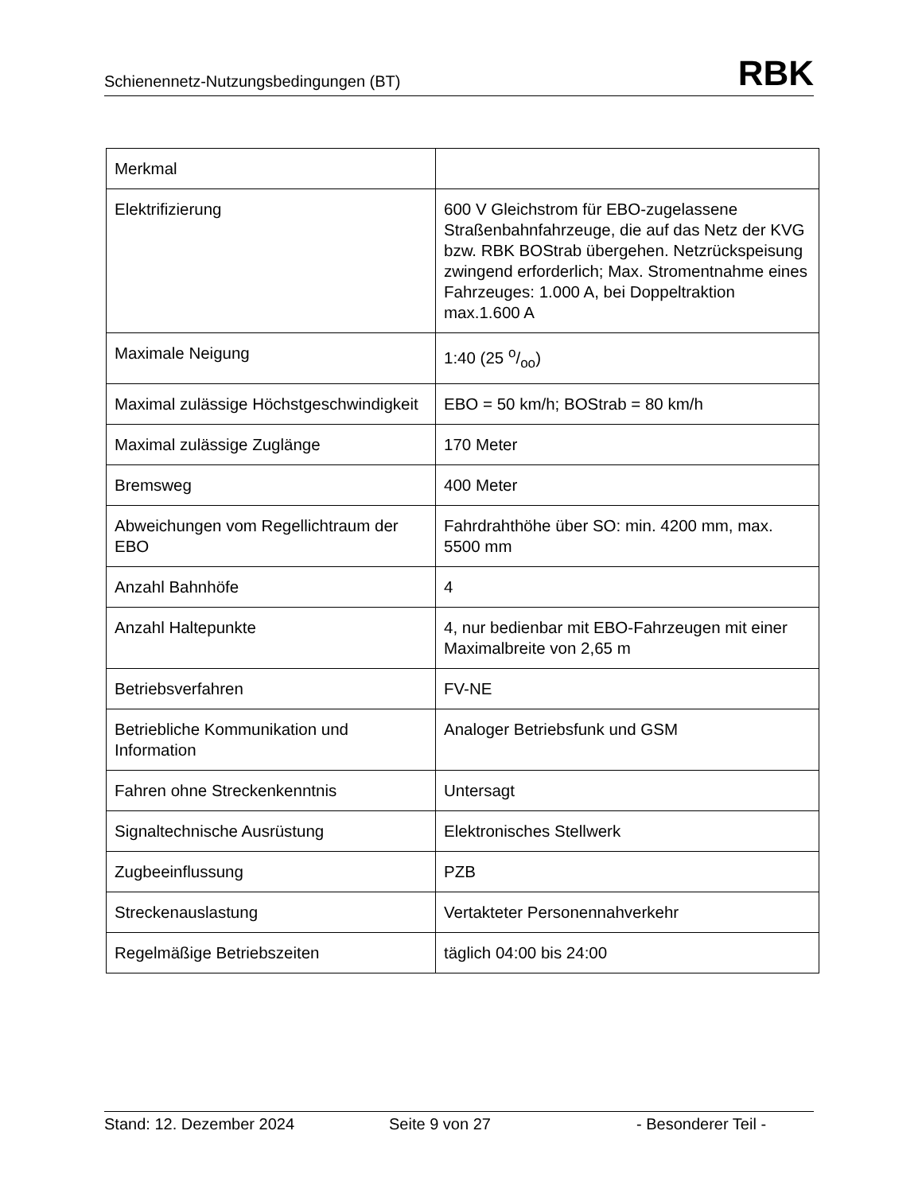Schienennetz-Nutzungsbedingungen (BT) RBK
| Merkmal | |
| Elektrifizierung | 600 V Gleichstrom für EBO-zugelassene Straßenbahnfahrzeuge, die auf das Netz der KVG bzw. RBK BOStrab übergehen. Netzrückspeisung zwingend erforderlich; Max. Stromentnahme eines Fahrzeuges: 1.000 A, bei Doppeltraktion max.1.600 A |
| Maximale Neigung | 1:40 (25 o/oo) |
| Maximal zulässige Höchstgeschwindigkeit | EBO = 50 km/h; BOStrab = 80 km/h |
| Maximal zulässige Zuglänge | 170 Meter |
| Bremsweg | 400 Meter |
| Abweichungen vom Regellichtraum der EBO | Fahrdrahthöhe über SO: min. 4200 mm, max. 5500 mm |
| Anzahl Bahnhöfe | 4 |
| Anzahl Haltepunkte | 4, nur bedienbar mit EBO-Fahrzeugen mit einer Maximalbreite von 2,65 m |
| Betriebsverfahren | FV-NE |
| Betriebliche Kommunikation und Information | Analoger Betriebsfunk und GSM |
| Fahren ohne Streckenkenntnis | Untersagt |
| Signaltechnische Ausrüstung | Elektronisches Stellwerk |
| Zugbeeinflussung | PZB |
| Streckenauslastung | Vertakteter Personennahverkehr |
| Regelmäßige Betriebszeiten | täglich 04:00 bis 24:00 |
Stand: 12. Dezember 2024 Seite 9 von 27 - Besonderer Teil -